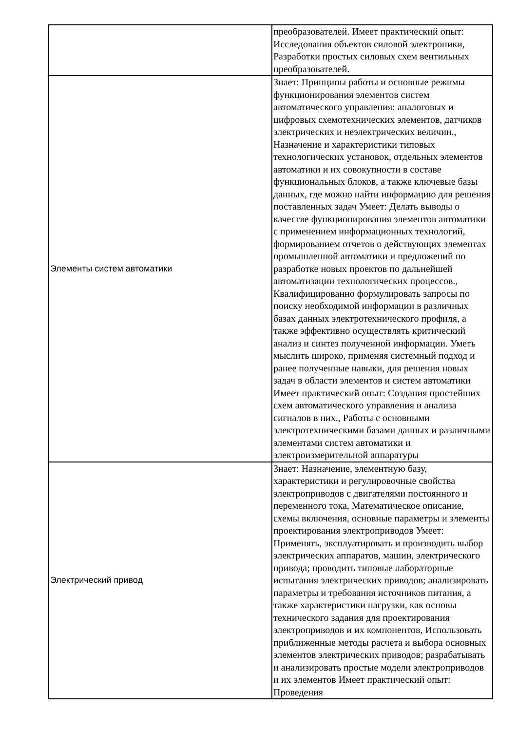| | преобразователей. Имеет практический опыт: Исследования объектов силовой электроники, Разработки простых силовых схем вентильных преобразователей. |
| Элементы систем автоматики | Знает: Принципы работы и основные режимы функционирования элементов систем автоматического управления: аналоговых и цифровых схемотехнических элементов, датчиков электрических и неэлектрических величин., Назначение и характеристики типовых технологических установок, отдельных элементов автоматики и их совокупности в составе функциональных блоков, а также ключевые базы данных, где можно найти информацию для решения поставленных задач Умеет: Делать выводы о качестве функционирования элементов автоматики с применением информационных технологий, формированием отчетов о действующих элементах промышленной автоматики и предложений по разработке новых проектов по дальнейшей автоматизации технологических процессов., Квалифицированно формулировать запросы по поиску необходимой информации в различных базах данных электротехнического профиля, а также эффективно осуществлять критический анализ и синтез полученной информации. Уметь мыслить широко, применяя системный подход и ранее полученные навыки, для решения новых задач в области элементов и систем автоматики Имеет практический опыт: Создания простейших схем автоматического управления и анализа сигналов в них., Работы с основными электротехническими базами данных и различными элементами систем автоматики и электроизмерительной аппаратуры |
| Электрический привод | Знает: Назначение, элементную базу, характеристики и регулировочные свойства электроприводов с двигателями постоянного и переменного тока, Математическое описание, схемы включения, основные параметры и элементы проектирования электроприводов Умеет: Применять, эксплуатировать и производить выбор электрических аппаратов, машин, электрического привода; проводить типовые лабораторные испытания электрических приводов; анализировать параметры и требования источников питания, а также характеристики нагрузки, как основы технического задания для проектирования электроприводов и их компонентов, Использовать приближенные методы расчета и выбора основных элементов электрических приводов; разрабатывать и анализировать простые модели электроприводов и их элементов Имеет практический опыт: Проведения |